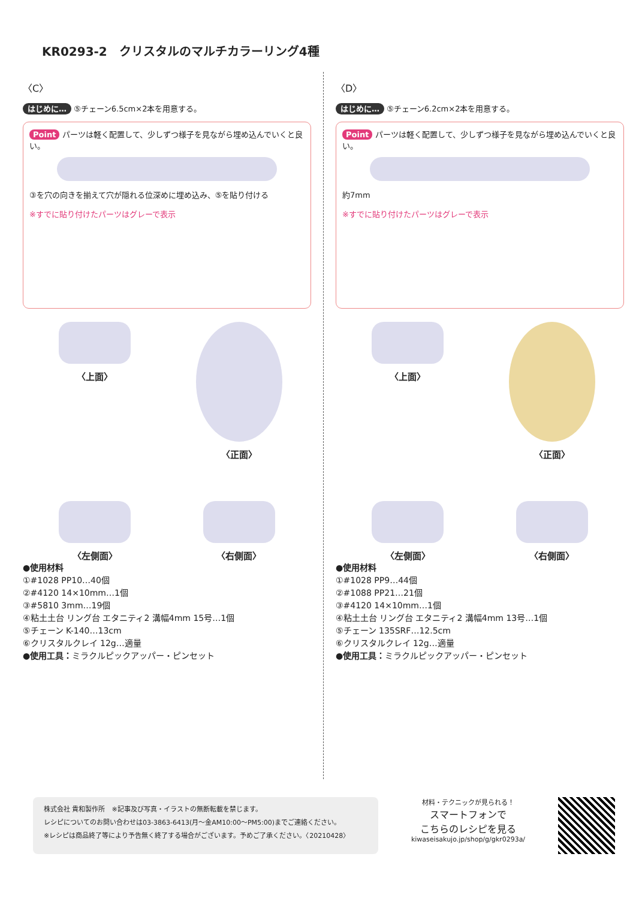KR0293-2　クリスタルのマルチカラーリング4種
〈C〉
はじめに… ⑤チェーン6.5cm×2本を用意する。
Point パーツは軽く配置して、少しずつ様子を見ながら埋め込んでいくと良い。
③を穴の向きを揃えて穴が隠れる位深めに埋め込み、⑤を貼り付ける
※すでに貼り付けたパーツはグレーで表示
〈上面〉
〈正面〉
〈左側面〉
〈右側面〉
●使用材料
①#1028 PP10…40個
②#4120 14×10mm…1個
③#5810 3mm…19個
④粘土土台 リング台 エタニティ2 溝幅4mm 15号…1個
⑤チェーン K-140…13cm
⑥クリスタルクレイ 12g…適量
●使用工具：ミラクルピックアッパー・ピンセット
〈D〉
はじめに… ⑤チェーン6.2cm×2本を用意する。
Point パーツは軽く配置して、少しずつ様子を見ながら埋め込んでいくと良い。
約7mm
※すでに貼り付けたパーツはグレーで表示
〈上面〉
〈正面〉
〈左側面〉
〈右側面〉
●使用材料
①#1028 PP9…44個
②#1088 PP21…21個
③#4120 14×10mm…1個
④粘土土台 リング台 エタニティ2 溝幅4mm 13号…1個
⑤チェーン 135SRF…12.5cm
⑥クリスタルクレイ 12g…適量
●使用工具：ミラクルピックアッパー・ピンセット
株式会社 貴和製作所　※記事及び写真・イラストの無断転載を禁じます。
レシピについてのお問い合わせは03-3863-6413(月〜金AM10:00〜PM5:00)までご連絡ください。
※レシピは商品終了等により予告無く終了する場合がございます。予めご了承ください。〈20210428〉
材料・テクニックが見られる！
スマートフォンで
こちらのレシピを見る
kiwaseisakujo.jp/shop/g/gkr0293a/